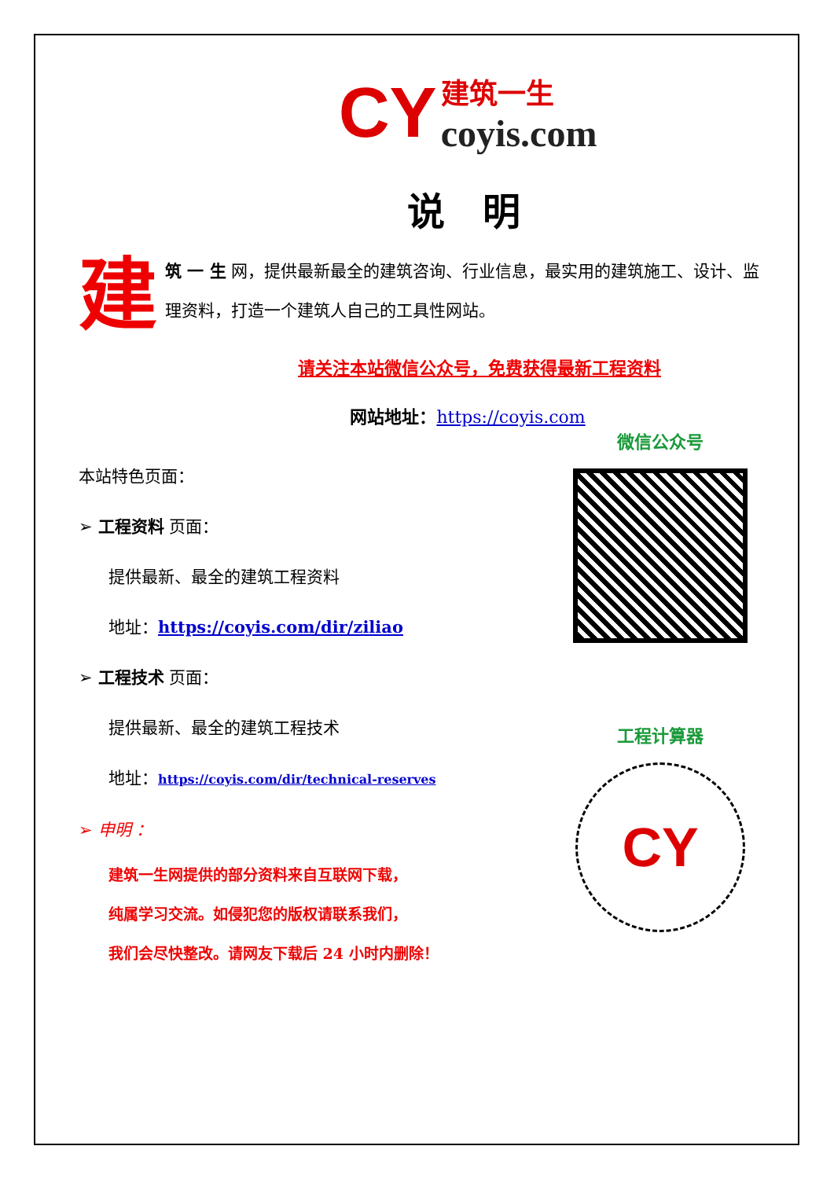CY
建筑一生
coyis.com
说　明
建
筑 一 生 网，提供最新最全的建筑咨询、行业信息，最实用的建筑施工、设计、监理资料，打造一个建筑人自己的工具性网站。
请关注本站微信公众号，免费获得最新工程资料
网站地址：https://coyis.com
本站特色页面：
➢ 工程资料 页面：
提供最新、最全的建筑工程资料
地址：https://coyis.com/dir/ziliao
➢ 工程技术 页面：
提供最新、最全的建筑工程技术
地址：https://coyis.com/dir/technical-reserves
➢ 申明 ：
建筑一生网提供的部分资料来自互联网下载，
纯属学习交流。如侵犯您的版权请联系我们，
我们会尽快整改。请网友下载后 24 小时内删除！
微信公众号
工程计算器
CY